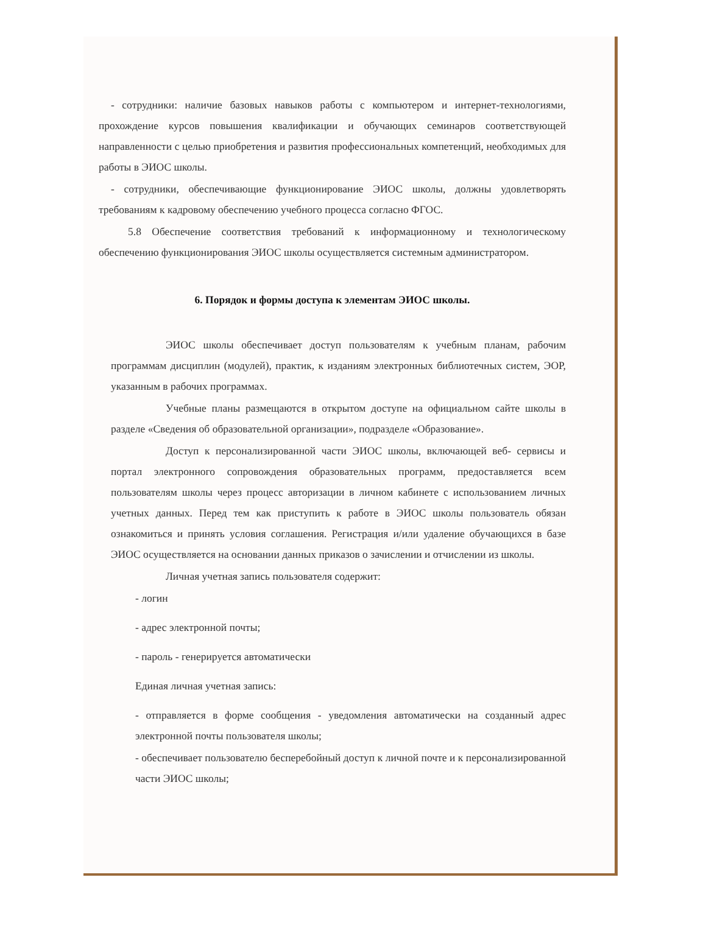- сотрудники: наличие базовых навыков работы с компьютером и интернет-технологиями, прохождение курсов повышения квалификации и обучающих семинаров соответствующей направленности с целью приобретения и развития профессиональных компетенций, необходимых для работы в ЭИОС школы.
- сотрудники, обеспечивающие функционирование ЭИОС школы, должны удовлетворять требованиям к кадровому обеспечению учебного процесса согласно ФГОС.
5.8 Обеспечение соответствия требований к информационному и технологическому обеспечению функционирования ЭИОС школы осуществляется системным администратором.
6. Порядок и формы доступа к элементам ЭИОС школы.
ЭИОС школы обеспечивает доступ пользователям к учебным планам, рабочим программам дисциплин (модулей), практик, к изданиям электронных библиотечных систем, ЭОР, указанным в рабочих программах.
Учебные планы размещаются в открытом доступе на официальном сайте школы в разделе «Сведения об образовательной организации», подразделе «Образование».
Доступ к персонализированной части ЭИОС школы, включающей веб- сервисы и портал электронного сопровождения образовательных программ, предоставляется всем пользователям школы через процесс авторизации в личном кабинете с использованием личных учетных данных. Перед тем как приступить к работе в ЭИОС школы пользователь обязан ознакомиться и принять условия соглашения. Регистрация и/или удаление обучающихся в базе ЭИОС осуществляется на основании данных приказов о зачислении и отчислении из школы.
Личная учетная запись пользователя содержит:
- логин
- адрес электронной почты;
- пароль - генерируется автоматически
Единая личная учетная запись:
- отправляется в форме сообщения - уведомления автоматически на созданный адрес электронной почты пользователя школы;
- обеспечивает пользователю бесперебойный доступ к личной почте и к персонализированной части ЭИОС школы;